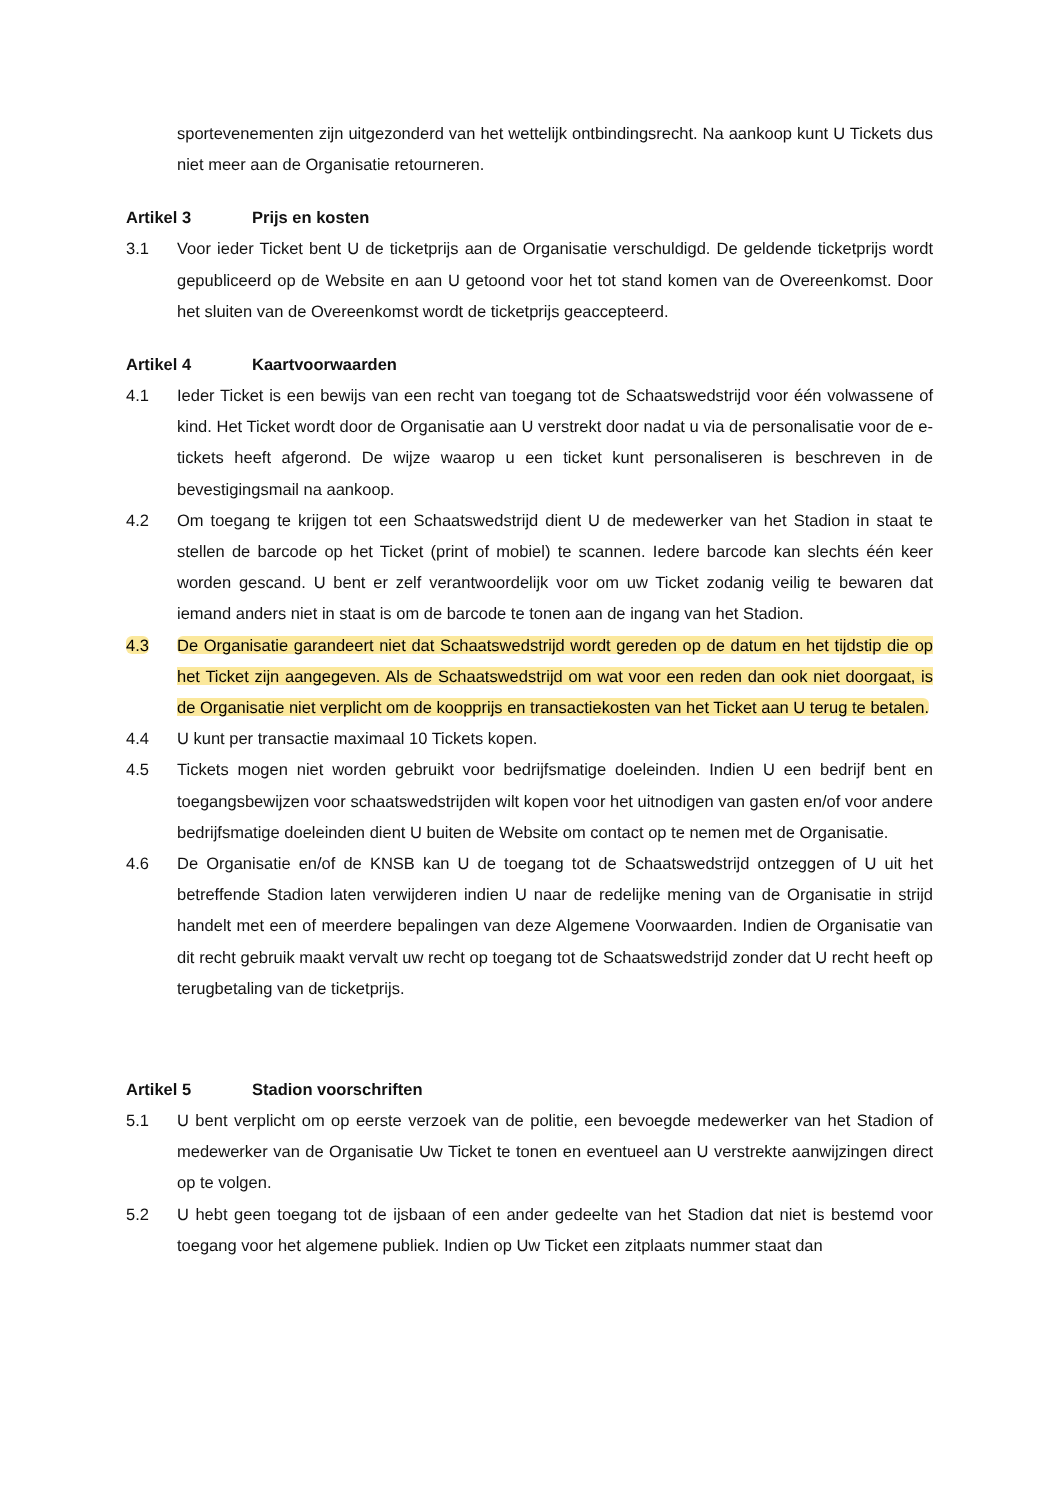sportevenementen zijn uitgezonderd van het wettelijk ontbindingsrecht. Na aankoop kunt U Tickets dus niet meer aan de Organisatie retourneren.
Artikel 3 Prijs en kosten
3.1 Voor ieder Ticket bent U de ticketprijs aan de Organisatie verschuldigd. De geldende ticketprijs wordt gepubliceerd op de Website en aan U getoond voor het tot stand komen van de Overeenkomst. Door het sluiten van de Overeenkomst wordt de ticketprijs geaccepteerd.
Artikel 4 Kaartvoorwaarden
4.1 Ieder Ticket is een bewijs van een recht van toegang tot de Schaatswedstrijd voor één volwassene of kind. Het Ticket wordt door de Organisatie aan U verstrekt door nadat u via de personalisatie voor de e-tickets heeft afgerond. De wijze waarop u een ticket kunt personaliseren is beschreven in de bevestigingsmail na aankoop.
4.2 Om toegang te krijgen tot een Schaatswedstrijd dient U de medewerker van het Stadion in staat te stellen de barcode op het Ticket (print of mobiel) te scannen. Iedere barcode kan slechts één keer worden gescand. U bent er zelf verantwoordelijk voor om uw Ticket zodanig veilig te bewaren dat iemand anders niet in staat is om de barcode te tonen aan de ingang van het Stadion.
4.3 De Organisatie garandeert niet dat Schaatswedstrijd wordt gereden op de datum en het tijdstip die op het Ticket zijn aangegeven. Als de Schaatswedstrijd om wat voor een reden dan ook niet doorgaat, is de Organisatie niet verplicht om de koopprijs en transactiekosten van het Ticket aan U terug te betalen.
4.4 U kunt per transactie maximaal 10 Tickets kopen.
4.5 Tickets mogen niet worden gebruikt voor bedrijfsmatige doeleinden. Indien U een bedrijf bent en toegangsbewijzen voor schaatswedstrijden wilt kopen voor het uitnodigen van gasten en/of voor andere bedrijfsmatige doeleinden dient U buiten de Website om contact op te nemen met de Organisatie.
4.6 De Organisatie en/of de KNSB kan U de toegang tot de Schaatswedstrijd ontzeggen of U uit het betreffende Stadion laten verwijderen indien U naar de redelijke mening van de Organisatie in strijd handelt met een of meerdere bepalingen van deze Algemene Voorwaarden. Indien de Organisatie van dit recht gebruik maakt vervalt uw recht op toegang tot de Schaatswedstrijd zonder dat U recht heeft op terugbetaling van de ticketprijs.
Artikel 5 Stadion voorschriften
5.1 U bent verplicht om op eerste verzoek van de politie, een bevoegde medewerker van het Stadion of medewerker van de Organisatie Uw Ticket te tonen en eventueel aan U verstrekte aanwijzingen direct op te volgen.
5.2 U hebt geen toegang tot de ijsbaan of een ander gedeelte van het Stadion dat niet is bestemd voor toegang voor het algemene publiek. Indien op Uw Ticket een zitplaats nummer staat dan